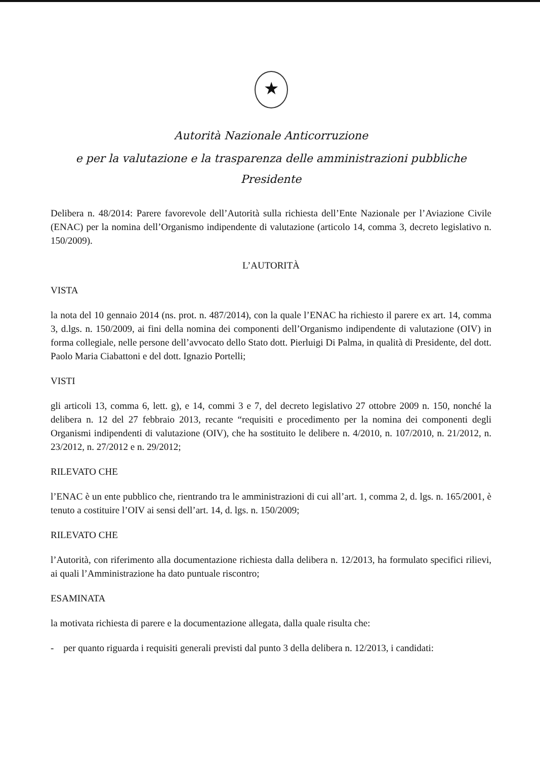★
Autorità Nazionale Anticorruzione
e per la valutazione e la trasparenza delle amministrazioni pubbliche
Presidente
Delibera n. 48/2014: Parere favorevole dell’Autorità sulla richiesta dell’Ente Nazionale per l’Aviazione Civile (ENAC) per la nomina dell’Organismo indipendente di valutazione (articolo 14, comma 3, decreto legislativo n. 150/2009).
L’AUTORITÀ
VISTA
la nota del 10 gennaio 2014 (ns. prot. n. 487/2014), con la quale l’ENAC ha richiesto il parere ex art. 14, comma 3, d.lgs. n. 150/2009, ai fini della nomina dei componenti dell’Organismo indipendente di valutazione (OIV) in forma collegiale, nelle persone dell’avvocato dello Stato dott. Pierluigi Di Palma, in qualità di Presidente, del dott. Paolo Maria Ciabattoni e del dott. Ignazio Portelli;
VISTI
gli articoli 13, comma 6, lett. g), e 14, commi 3 e 7, del decreto legislativo 27 ottobre 2009 n. 150, nonché la delibera n. 12 del 27 febbraio 2013, recante “requisiti e procedimento per la nomina dei componenti degli Organismi indipendenti di valutazione (OIV), che ha sostituito le delibere n. 4/2010, n. 107/2010, n. 21/2012, n. 23/2012, n. 27/2012 e n. 29/2012;
RILEVATO CHE
l’ENAC è un ente pubblico che, rientrando tra le amministrazioni di cui all’art. 1, comma 2, d. lgs. n. 165/2001, è tenuto a costituire l’OIV ai sensi dell’art. 14, d. lgs. n. 150/2009;
RILEVATO CHE
l’Autorità, con riferimento alla documentazione richiesta dalla delibera n. 12/2013, ha formulato specifici rilievi, ai quali l’Amministrazione ha dato puntuale riscontro;
ESAMINATA
la motivata richiesta di parere e la documentazione allegata, dalla quale risulta che:
- per quanto riguarda i requisiti generali previsti dal punto 3 della delibera n. 12/2013, i candidati: